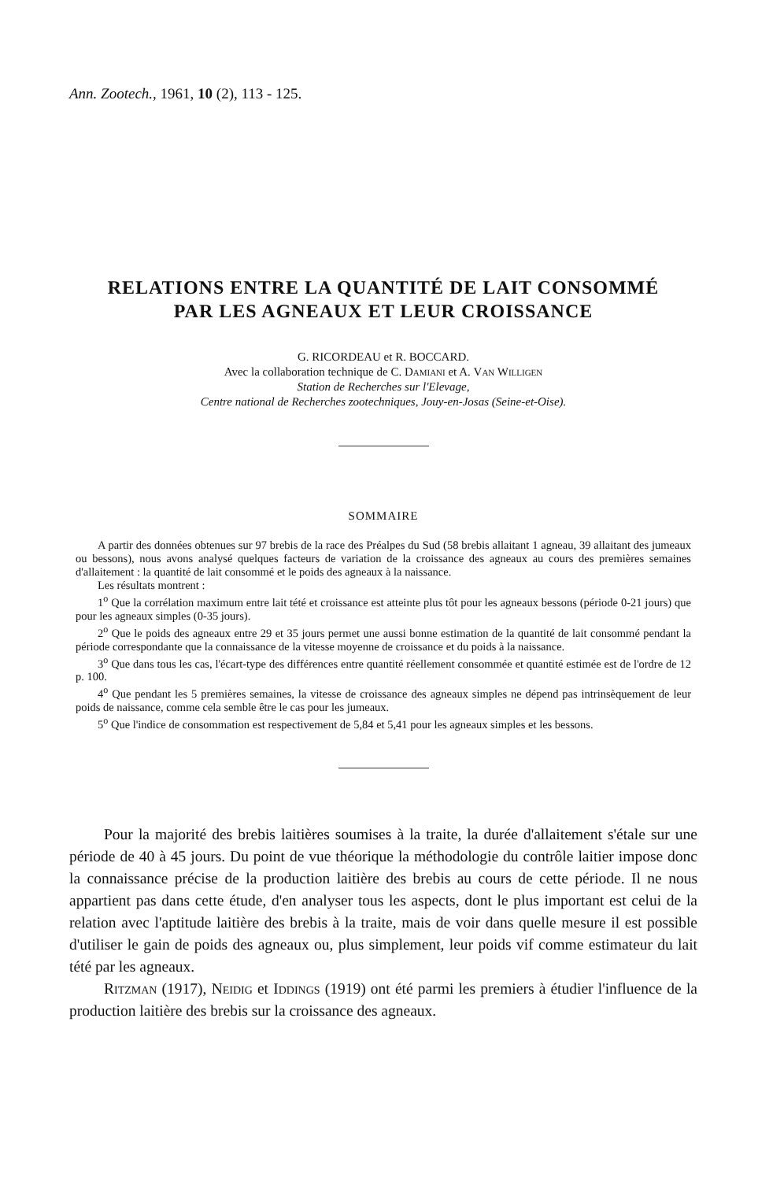Ann. Zootech., 1961, 10 (2), 113 - 125.
RELATIONS ENTRE LA QUANTITÉ DE LAIT CONSOMMÉ
PAR LES AGNEAUX ET LEUR CROISSANCE
G. RICORDEAU et R. BOCCARD.
Avec la collaboration technique de C. Damiani et A. Van Willigen
Station de Recherches sur l'Elevage,
Centre national de Recherches zootechniques, Jouy-en-Josas (Seine-et-Oise).
SOMMAIRE
A partir des données obtenues sur 97 brebis de la race des Préalpes du Sud (58 brebis allaitant 1 agneau, 39 allaitant des jumeaux ou bessons), nous avons analysé quelques facteurs de variation de la croissance des agneaux au cours des premières semaines d'allaitement : la quantité de lait consommé et le poids des agneaux à la naissance.
Les résultats montrent :
1<sup>o</sup> Que la corrélation maximum entre lait tété et croissance est atteinte plus tôt pour les agneaux bessons (période 0-21 jours) que pour les agneaux simples (0-35 jours).
2<sup>o</sup> Que le poids des agneaux entre 29 et 35 jours permet une aussi bonne estimation de la quantité de lait consommé pendant la période correspondante que la connaissance de la vitesse moyenne de croissance et du poids à la naissance.
3<sup>o</sup> Que dans tous les cas, l'écart-type des différences entre quantité réellement consommée et quantité estimée est de l'ordre de 12 p. 100.
4<sup>o</sup> Que pendant les 5 premières semaines, la vitesse de croissance des agneaux simples ne dépend pas intrinsèquement de leur poids de naissance, comme cela semble être le cas pour les jumeaux.
5<sup>o</sup> Que l'indice de consommation est respectivement de 5,84 et 5,41 pour les agneaux simples et les bessons.
Pour la majorité des brebis laitières soumises à la traite, la durée d'allaitement s'étale sur une période de 40 à 45 jours. Du point de vue théorique la méthodologie du contrôle laitier impose donc la connaissance précise de la production laitière des brebis au cours de cette période. Il ne nous appartient pas dans cette étude, d'en analyser tous les aspects, dont le plus important est celui de la relation avec l'aptitude laitière des brebis à la traite, mais de voir dans quelle mesure il est possible d'utiliser le gain de poids des agneaux ou, plus simplement, leur poids vif comme estimateur du lait tété par les agneaux.
Ritzman (1917), Neidig et Iddings (1919) ont été parmi les premiers à étudier l'influence de la production laitière des brebis sur la croissance des agneaux.